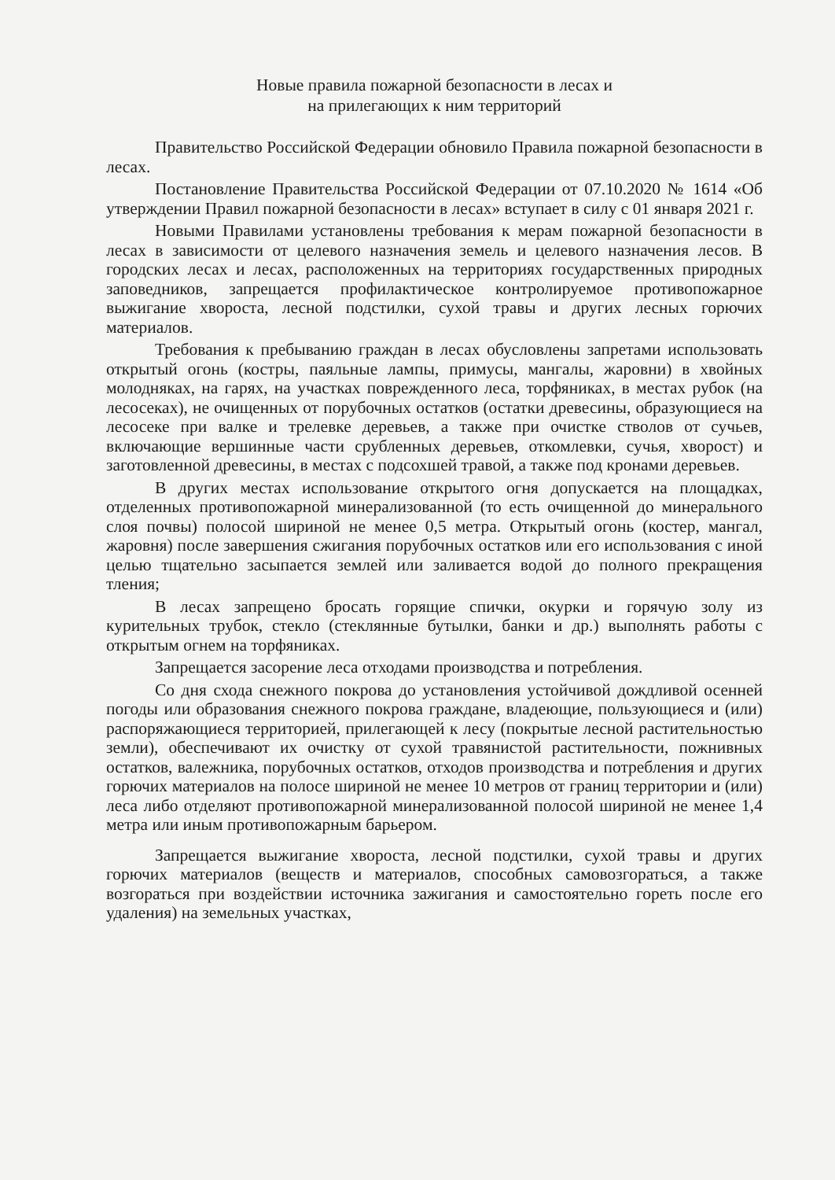Новые правила пожарной безопасности в лесах и
на прилегающих к ним территорий
Правительство Российской Федерации обновило Правила пожарной безопасности в лесах.
Постановление Правительства Российской Федерации от 07.10.2020 № 1614 «Об утверждении Правил пожарной безопасности в лесах» вступает в силу с 01 января 2021 г.
Новыми Правилами установлены требования к мерам пожарной безопасности в лесах в зависимости от целевого назначения земель и целевого назначения лесов. В городских лесах и лесах, расположенных на территориях государственных природных заповедников, запрещается профилактическое контролируемое противопожарное выжигание хвороста, лесной подстилки, сухой травы и других лесных горючих материалов.
Требования к пребыванию граждан в лесах обусловлены запретами использовать открытый огонь (костры, паяльные лампы, примусы, мангалы, жаровни) в хвойных молодняках, на гарях, на участках поврежденного леса, торфяниках, в местах рубок (на лесосеках), не очищенных от порубочных остатков (остатки древесины, образующиеся на лесосеке при валке и трелевке деревьев, а также при очистке стволов от сучьев, включающие вершинные части срубленных деревьев, откомлевки, сучья, хворост) и заготовленной древесины, в местах с подсохшей травой, а также под кронами деревьев.
В других местах использование открытого огня допускается на площадках, отделенных противопожарной минерализованной (то есть очищенной до минерального слоя почвы) полосой шириной не менее 0,5 метра. Открытый огонь (костер, мангал, жаровня) после завершения сжигания порубочных остатков или его использования с иной целью тщательно засыпается землей или заливается водой до полного прекращения тления;
В лесах запрещено бросать горящие спички, окурки и горячую золу из курительных трубок, стекло (стеклянные бутылки, банки и др.) выполнять работы с открытым огнем на торфяниках.
Запрещается засорение леса отходами производства и потребления.
Со дня схода снежного покрова до установления устойчивой дождливой осенней погоды или образования снежного покрова граждане, владеющие, пользующиеся и (или) распоряжающиеся территорией, прилегающей к лесу (покрытые лесной растительностью земли), обеспечивают их очистку от сухой травянистой растительности, пожнивных остатков, валежника, порубочных остатков, отходов производства и потребления и других горючих материалов на полосе шириной не менее 10 метров от границ территории и (или) леса либо отделяют противопожарной минерализованной полосой шириной не менее 1,4 метра или иным противопожарным барьером.
Запрещается выжигание хвороста, лесной подстилки, сухой травы и других горючих материалов (веществ и материалов, способных самовозгораться, а также возгораться при воздействии источника зажигания и самостоятельно гореть после его удаления) на земельных участках,